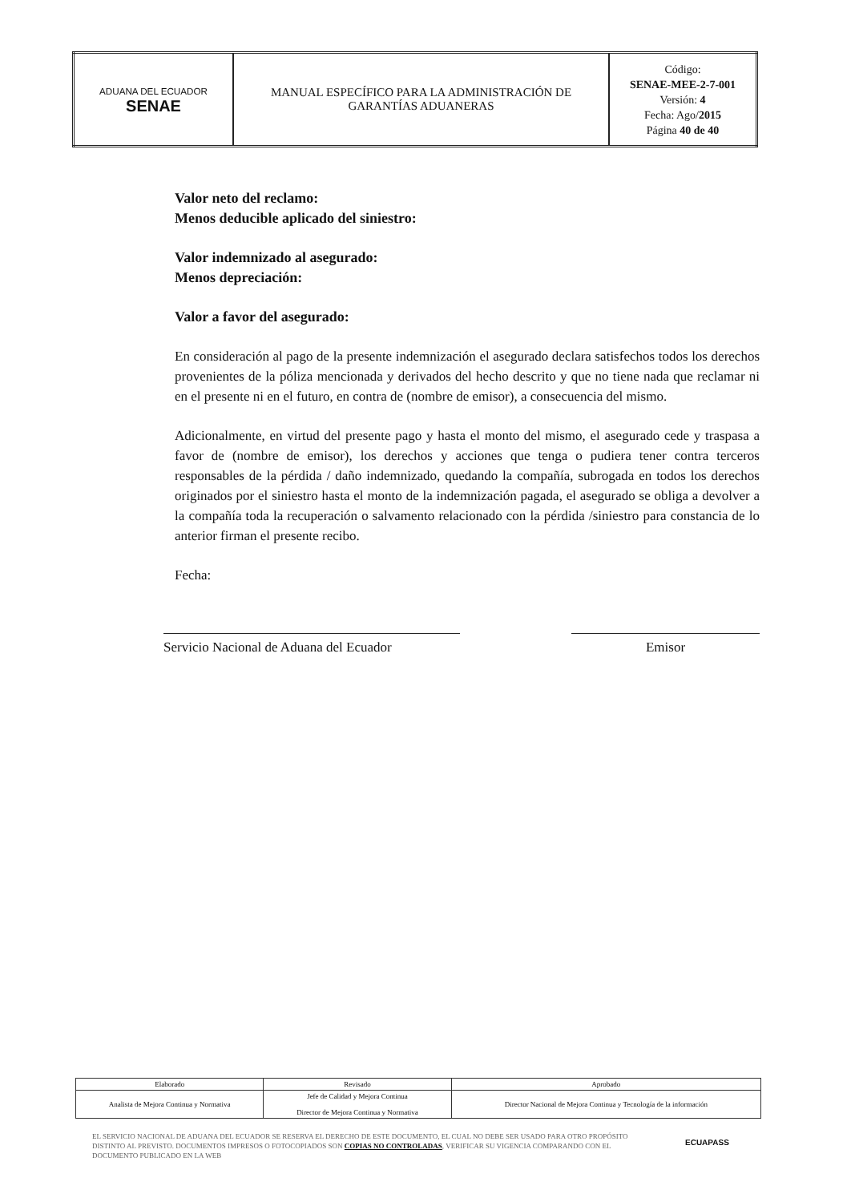| ADUANA DEL ECUADOR SENAE | MANUAL ESPECÍFICO PARA LA ADMINISTRACIÓN DE GARANTÍAS ADUANERAS | Código: SENAE-MEE-2-7-001 Versión: 4 Fecha: Ago/ 2015 Página 40 de 40 |
Valor neto del reclamo:
Menos deducible aplicado del siniestro:
Valor indemnizado al asegurado:
Menos depreciación:
Valor a favor del asegurado:
En consideración al pago de la presente indemnización el asegurado declara satisfechos todos los derechos provenientes de la póliza mencionada y derivados del hecho descrito y que no tiene nada que reclamar ni en el presente ni en el futuro, en contra de (nombre de emisor), a consecuencia del mismo.
Adicionalmente, en virtud del presente pago y hasta el monto del mismo, el asegurado cede y traspasa a favor de (nombre de emisor), los derechos y acciones que tenga o pudiera tener contra terceros responsables de la pérdida / daño indemnizado, quedando la compañía, subrogada en todos los derechos originados por el siniestro hasta el monto de la indemnización pagada, el asegurado se obliga a devolver a la compañía toda la recuperación o salvamento relacionado con la pérdida /siniestro para constancia de lo anterior firman el presente recibo.
Fecha:
Servicio Nacional de Aduana del Ecuador
Emisor
| Elaborado | Revisado | Aprobado |
| Analista de Mejora Continua y Normativa | Jefe de Calidad y Mejora Continua Director de Mejora Continua y Normativa | Director Nacional de Mejora Continua y Tecnología de la información |
EL SERVICIO NACIONAL DE ADUANA DEL ECUADOR SE RESERVA EL DERECHO DE ESTE DOCUMENTO, EL CUAL NO DEBE SER USADO PARA OTRO PROPÓSITO DISTINTO AL PREVISTO. DOCUMENTOS IMPRESOS O FOTOCOPIADOS SON COPIAS NO CONTROLADAS, VERIFICAR SU VIGENCIA COMPARANDO CON EL DOCUMENTO PUBLICADO EN LA WEB
ECUAPASS